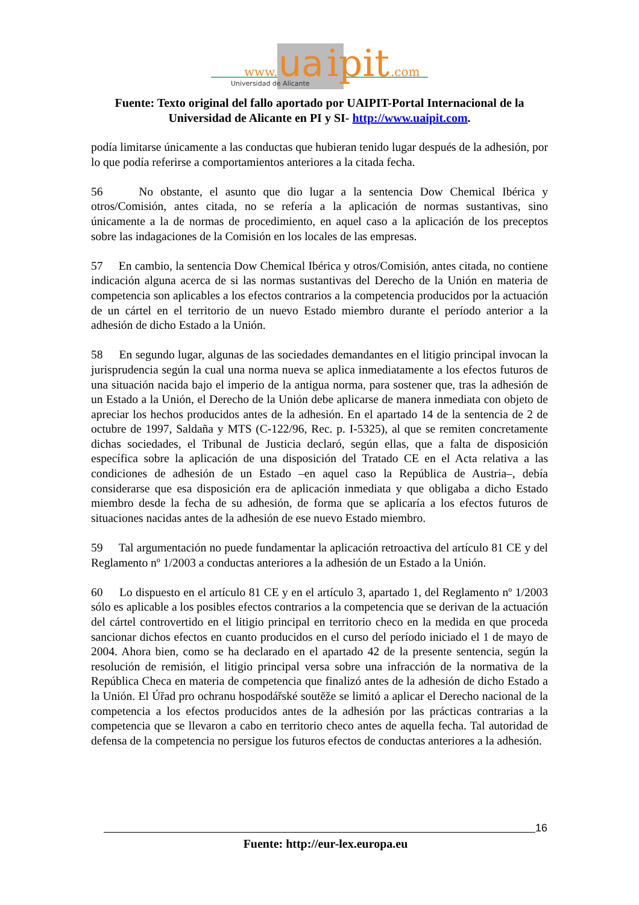www.
ua
ipit
.com
Universidad de Alicante
Fuente: Texto original del fallo aportado por UAIPIT-Portal Internacional de la Universidad de Alicante en PI y SI- http://www.uaipit.com.
podía limitarse únicamente a las conductas que hubieran tenido lugar después de la adhesión, por lo que podía referirse a comportamientos anteriores a la citada fecha.
56 No obstante, el asunto que dio lugar a la sentencia Dow Chemical Ibérica y otros/Comisión, antes citada, no se refería a la aplicación de normas sustantivas, sino únicamente a la de normas de procedimiento, en aquel caso a la aplicación de los preceptos sobre las indagaciones de la Comisión en los locales de las empresas.
57 En cambio, la sentencia Dow Chemical Ibérica y otros/Comisión, antes citada, no contiene indicación alguna acerca de si las normas sustantivas del Derecho de la Unión en materia de competencia son aplicables a los efectos contrarios a la competencia producidos por la actuación de un cártel en el territorio de un nuevo Estado miembro durante el período anterior a la adhesión de dicho Estado a la Unión.
58 En segundo lugar, algunas de las sociedades demandantes en el litigio principal invocan la jurisprudencia según la cual una norma nueva se aplica inmediatamente a los efectos futuros de una situación nacida bajo el imperio de la antigua norma, para sostener que, tras la adhesión de un Estado a la Unión, el Derecho de la Unión debe aplicarse de manera inmediata con objeto de apreciar los hechos producidos antes de la adhesión. En el apartado 14 de la sentencia de 2 de octubre de 1997, Saldaña y MTS (C-122/96, Rec. p. I-5325), al que se remiten concretamente dichas sociedades, el Tribunal de Justicia declaró, según ellas, que a falta de disposición específica sobre la aplicación de una disposición del Tratado CE en el Acta relativa a las condiciones de adhesión de un Estado –en aquel caso la República de Austria–, debía considerarse que esa disposición era de aplicación inmediata y que obligaba a dicho Estado miembro desde la fecha de su adhesión, de forma que se aplicaría a los efectos futuros de situaciones nacidas antes de la adhesión de ese nuevo Estado miembro.
59 Tal argumentación no puede fundamentar la aplicación retroactiva del artículo 81 CE y del Reglamento nº 1/2003 a conductas anteriores a la adhesión de un Estado a la Unión.
60 Lo dispuesto en el artículo 81 CE y en el artículo 3, apartado 1, del Reglamento nº 1/2003 sólo es aplicable a los posibles efectos contrarios a la competencia que se derivan de la actuación del cártel controvertido en el litigio principal en territorio checo en la medida en que proceda sancionar dichos efectos en cuanto producidos en el curso del período iniciado el 1 de mayo de 2004. Ahora bien, como se ha declarado en el apartado 42 de la presente sentencia, según la resolución de remisión, el litigio principal versa sobre una infracción de la normativa de la República Checa en materia de competencia que finalizó antes de la adhesión de dicho Estado a la Unión. El Úřad pro ochranu hospodářské soutěže se limitó a aplicar el Derecho nacional de la competencia a los efectos producidos antes de la adhesión por las prácticas contrarias a la competencia que se llevaron a cabo en territorio checo antes de aquella fecha. Tal autoridad de defensa de la competencia no persigue los futuros efectos de conductas anteriores a la adhesión.
16
Fuente: http://eur-lex.europa.eu